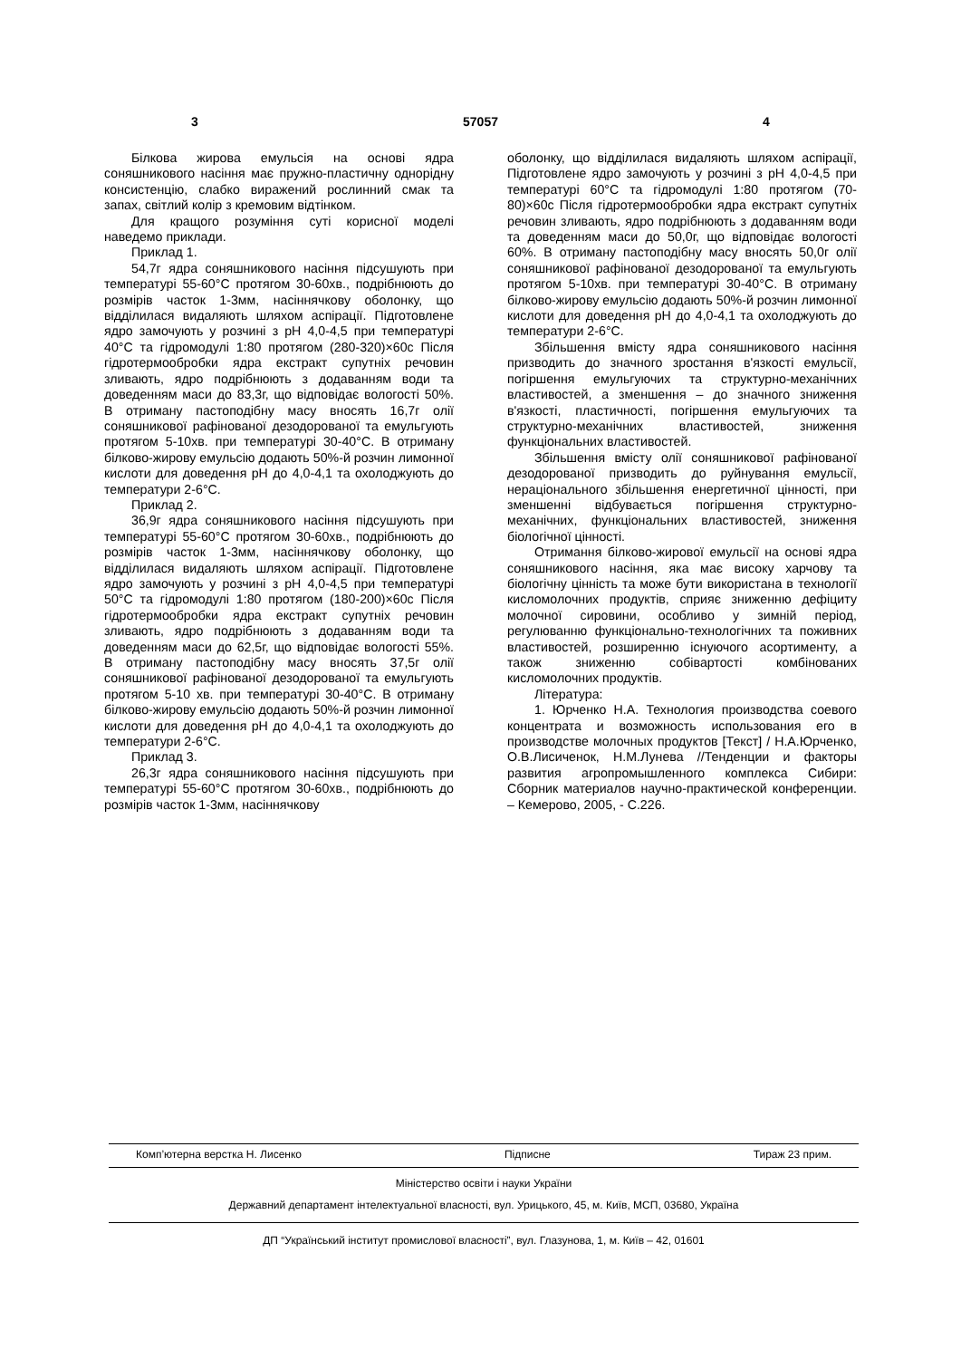3 57057 4
Білкова жирова емульсія на основі ядра соняшникового насіння має пружно-пластичну однорідну консистенцію, слабко виражений рослинний смак та запах, світлий колір з кремовим відтінком.
Для кращого розуміння суті корисної моделі наведемо приклади.
Приклад 1.
54,7г ядра соняшникового насіння підсушують при температурі 55-60°С протягом 30-60хв., подрібнюють до розмірів часток 1-3мм, насіннячкову оболонку, що відділилася видаляють шляхом аспірації. Підготовлене ядро замочують у розчині з рН 4,0-4,5 при температурі 40°С та гідромодулі 1:80 протягом (280-320)×60с Після гідротермообробки ядра екстракт супутніх речовин зливають, ядро подрібнюють з додаванням води та доведенням маси до 83,3г, що відповідає вологості 50%. В отриману пастоподібну масу вносять 16,7г олії соняшникової рафінованої дезодорованої та емульгують протягом 5-10хв. при температурі 30-40°С. В отриману білково-жирову емульсію додають 50%-й розчин лимонної кислоти для доведення рН до 4,0-4,1 та охолоджують до температури 2-6°С.
Приклад 2.
36,9г ядра соняшникового насіння підсушують при температурі 55-60°С протягом 30-60хв., подрібнюють до розмірів часток 1-3мм, насіннячкову оболонку, що відділилася видаляють шляхом аспірації. Підготовлене ядро замочують у розчині з рН 4,0-4,5 при температурі 50°С та гідромодулі 1:80 протягом (180-200)×60с Після гідротермообробки ядра екстракт супутніх речовин зливають, ядро подрібнюють з додаванням води та доведенням маси до 62,5г, що відповідає вологості 55%. В отриману пастоподібну масу вносять 37,5г олії соняшникової рафінованої дезодорованої та емульгують протягом 5-10 хв. при температурі 30-40°С. В отриману білково-жирову емульсію додають 50%-й розчин лимонної кислоти для доведення рН до 4,0-4,1 та охолоджують до температури 2-6°С.
Приклад 3.
26,3г ядра соняшникового насіння підсушують при температурі 55-60°С протягом 30-60хв., подрібнюють до розмірів часток 1-3мм, насіннячкову
оболонку, що відділилася видаляють шляхом аспірації, Підготовлене ядро замочують у розчині з рН 4,0-4,5 при температурі 60°С та гідромодулі 1:80 протягом (70-80)×60с Після гідротермообробки ядра екстракт супутніх речовин зливають, ядро подрібнюють з додаванням води та доведенням маси до 50,0г, що відповідає вологості 60%. В отриману пастоподібну масу вносять 50,0г олії соняшникової рафінованої дезодорованої та емульгують протягом 5-10хв. при температурі 30-40°С. В отриману білково-жирову емульсію додають 50%-й розчин лимонної кислоти для доведення рН до 4,0-4,1 та охолоджують до температури 2-6°С.
Збільшення вмісту ядра соняшникового насіння призводить до значного зростання в'язкості емульсії, погіршення емульгуючих та структурно-механічних властивостей, а зменшення – до значного зниження в'язкості, пластичності, погіршення емульгуючих та структурно-механічних властивостей, зниження функціональних властивостей.
Збільшення вмісту олії соняшникової рафінованої дезодорованої призводить до руйнування емульсії, нераціонального збільшення енергетичної цінності, при зменшенні відбувається погіршення структурно-механічних, функціональних властивостей, зниження біологічної цінності.
Отримання білково-жирової емульсії на основі ядра соняшникового насіння, яка має високу харчову та біологічну цінність та може бути використана в технології кисломолочних продуктів, сприяє зниженню дефіциту молочної сировини, особливо у зимній період, регулюванню функціонально-технологічних та поживних властивостей, розширенню існуючого асортименту, а також зниженню собівартості комбінованих кисломолочних продуктів.
Література:
1. Юрченко Н.А. Технология производства соевого концентрата и возможность использования его в производстве молочных продуктов [Текст] / Н.А.Юрченко, О.В.Лисиченок, Н.М.Лунева //Тенденции и факторы развития агропромышленного комплекса Сибири: Сборник материалов научно-практической конференции. – Кемерово, 2005, - С.226.
Комп’ютерна верстка Н. Лисенко Підписне Тираж 23 прим.
Міністерство освіти і науки України
Державний департамент інтелектуальної власності, вул. Урицького, 45, м. Київ, МСП, 03680, Україна
ДП “Український інститут промислової власності”, вул. Глазунова, 1, м. Київ – 42, 01601